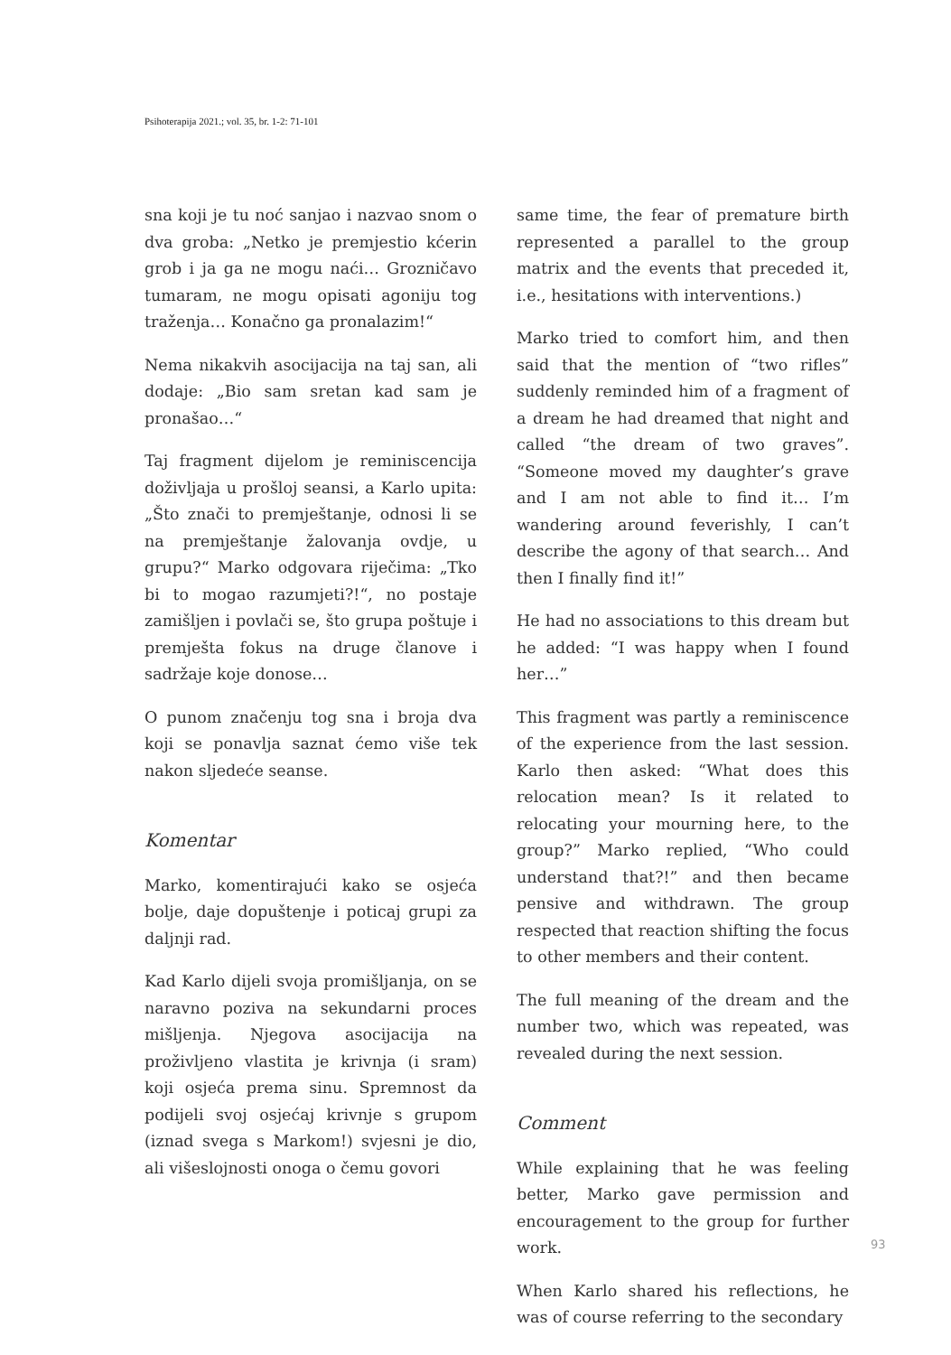Psihoterapija 2021.; vol. 35, br. 1-2: 71-101
sna koji je tu noć sanjao i nazvao snom o dva groba: „Netko je premjestio kćerin grob i ja ga ne mogu naći… Grozničavo tumaram, ne mogu opisati agoniju tog traženja… Konačno ga pronalazim!“
Nema nikakvih asocijacija na taj san, ali dodaje: „Bio sam sretan kad sam je pronašao…“
Taj fragment dijelom je reminiscencija doživljaja u prošloj seansi, a Karlo upita: „Što znači to premještanje, odnosi li se na premještanje žalovanja ovdje, u grupu?“ Marko odgovara riječima: „Tko bi to mogao razumjeti?!“, no postaje zamišljen i povlači se, što grupa poštuje i premješta fokus na druge članove i sadržaje koje donose…
O punom značenju tog sna i broja dva koji se ponavlja saznat ćemo više tek nakon sljedeće seanse.
Komentar
Marko, komentirajući kako se osjeća bolje, daje dopuštenje i poticaj grupi za daljnji rad.
Kad Karlo dijeli svoja promišljanja, on se naravno poziva na sekundarni proces mišljenja. Njegova asocijacija na proživljeno vlastita je krivnja (i sram) koji osjeća prema sinu. Spremnost da podijeli svoj osjećaj krivnje s grupom (iznad svega s Markom!) svjesni je dio, ali višeslojnosti onoga o čemu govori
same time, the fear of premature birth represented a parallel to the group matrix and the events that preceded it, i.e., hesitations with interventions.)
Marko tried to comfort him, and then said that the mention of “two rifles” suddenly reminded him of a fragment of a dream he had dreamed that night and called “the dream of two graves”. “Someone moved my daughter’s grave and I am not able to find it… I’m wandering around feverishly, I can’t describe the agony of that search… And then I finally find it!”
He had no associations to this dream but he added: “I was happy when I found her…”
This fragment was partly a reminiscence of the experience from the last session. Karlo then asked: “What does this relocation mean? Is it related to relocating your mourning here, to the group?” Marko replied, “Who could understand that?!” and then became pensive and withdrawn. The group respected that reaction shifting the focus to other members and their content.
The full meaning of the dream and the number two, which was repeated, was revealed during the next session.
Comment
While explaining that he was feeling better, Marko gave permission and encouragement to the group for further work.
When Karlo shared his reflections, he was of course referring to the secondary
93